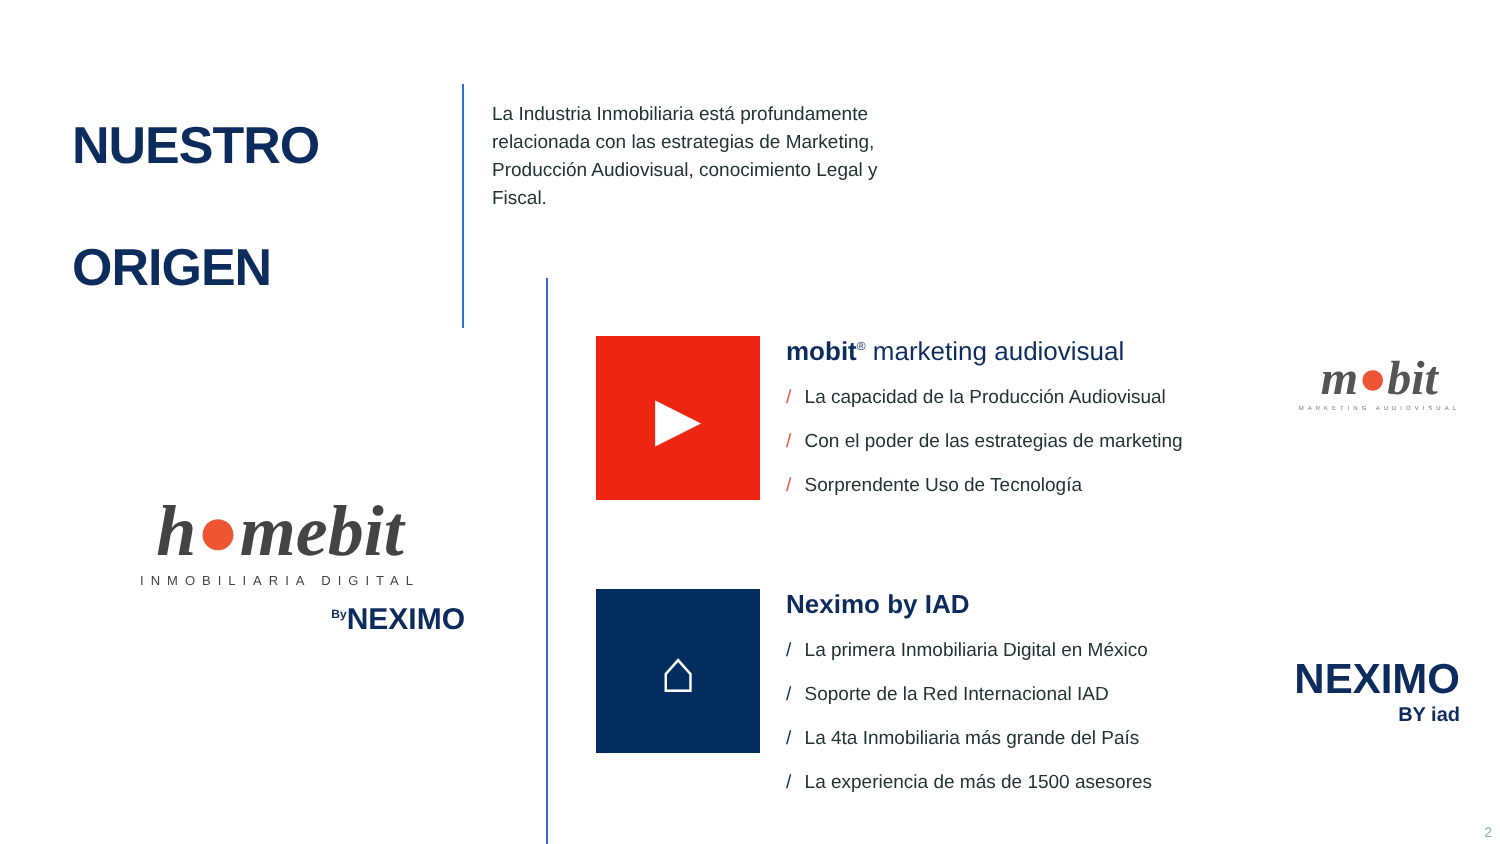NUESTRO ORIGEN
La Industria Inmobiliaria está profundamente relacionada con las estrategias de Marketing, Producción Audiovisual, conocimiento Legal y Fiscal.
h●mebit
INMOBILIARIA DIGITAL
<sup>By</sup>NEXIMO
▶
mobit<sup>®</sup> marketing audiovisual
/ La capacidad de la Producción Audiovisual
/ Con el poder de las estrategias de marketing
/ Sorprendente Uso de Tecnología
⌂
Neximo by IAD
/ La primera Inmobiliaria Digital en México
/ Soporte de la Red Internacional IAD
/ La 4ta Inmobiliaria más grande del País
/ La experiencia de más de 1500 asesores
m●bit
MARKETING AUDIOVISUAL
NEXIMO
BY iad
2